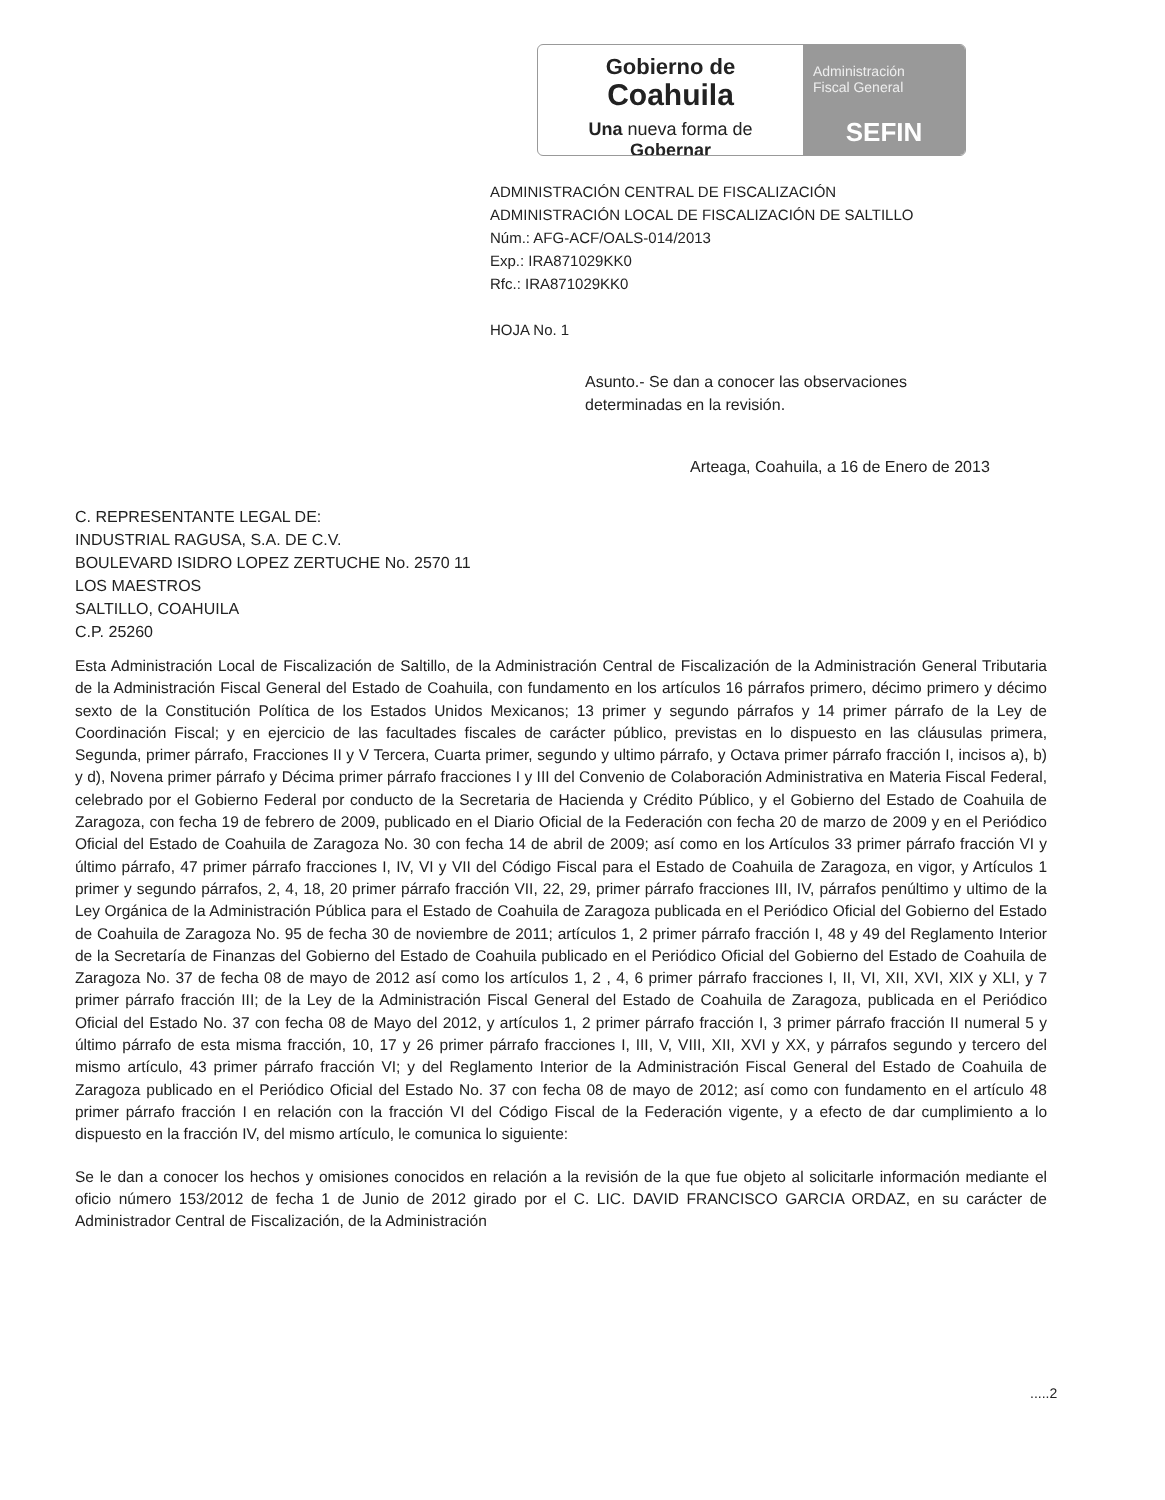Gobierno de
Coahuila
Una nueva forma de Gobernar
Administración
Fiscal General
SEFIN
ADMINISTRACIÓN CENTRAL DE FISCALIZACIÓN
ADMINISTRACIÓN LOCAL DE FISCALIZACIÓN DE SALTILLO
Núm.: AFG-ACF/OALS-014/2013
Exp.: IRA871029KK0
Rfc.: IRA871029KK0
HOJA No. 1
Asunto.- Se dan a conocer las observaciones determinadas en la revisión.
Arteaga, Coahuila, a 16 de Enero de 2013
C. REPRESENTANTE LEGAL DE:
INDUSTRIAL RAGUSA, S.A. DE C.V.
BOULEVARD ISIDRO LOPEZ ZERTUCHE No. 2570 11
LOS MAESTROS
SALTILLO, COAHUILA
C.P. 25260
Esta Administración Local de Fiscalización de Saltillo, de la Administración Central de Fiscalización de la Administración General Tributaria de la Administración Fiscal General del Estado de Coahuila, con fundamento en los artículos 16 párrafos primero, décimo primero y décimo sexto de la Constitución Política de los Estados Unidos Mexicanos; 13 primer y segundo párrafos y 14 primer párrafo de la Ley de Coordinación Fiscal; y en ejercicio de las facultades fiscales de carácter público, previstas en lo dispuesto en las cláusulas primera, Segunda, primer párrafo, Fracciones II y V Tercera, Cuarta primer, segundo y ultimo párrafo, y Octava primer párrafo fracción I, incisos a), b) y d), Novena primer párrafo y Décima primer párrafo fracciones I y III del Convenio de Colaboración Administrativa en Materia Fiscal Federal, celebrado por el Gobierno Federal por conducto de la Secretaria de Hacienda y Crédito Público, y el Gobierno del Estado de Coahuila de Zaragoza, con fecha 19 de febrero de 2009, publicado en el Diario Oficial de la Federación con fecha 20 de marzo de 2009 y en el Periódico Oficial del Estado de Coahuila de Zaragoza No. 30 con fecha 14 de abril de 2009; así como en los Artículos 33 primer párrafo fracción VI y último párrafo, 47 primer párrafo fracciones I, IV, VI y VII del Código Fiscal para el Estado de Coahuila de Zaragoza, en vigor, y Artículos 1 primer y segundo párrafos, 2, 4, 18, 20 primer párrafo fracción VII, 22, 29, primer párrafo fracciones III, IV, párrafos penúltimo y ultimo de la Ley Orgánica de la Administración Pública para el Estado de Coahuila de Zaragoza publicada en el Periódico Oficial del Gobierno del Estado de Coahuila de Zaragoza No. 95 de fecha 30 de noviembre de 2011; artículos 1, 2 primer párrafo fracción I, 48 y 49 del Reglamento Interior de la Secretaría de Finanzas del Gobierno del Estado de Coahuila publicado en el Periódico Oficial del Gobierno del Estado de Coahuila de Zaragoza No. 37 de fecha 08 de mayo de 2012 así como los artículos 1, 2 , 4, 6 primer párrafo fracciones I, II, VI, XII, XVI, XIX y XLI, y 7 primer párrafo fracción III; de la Ley de la Administración Fiscal General del Estado de Coahuila de Zaragoza, publicada en el Periódico Oficial del Estado No. 37 con fecha 08 de Mayo del 2012, y artículos 1, 2 primer párrafo fracción I, 3 primer párrafo fracción II numeral 5 y último párrafo de esta misma fracción, 10, 17 y 26 primer párrafo fracciones I, III, V, VIII, XII, XVI y XX, y párrafos segundo y tercero del mismo artículo, 43 primer párrafo fracción VI; y del Reglamento Interior de la Administración Fiscal General del Estado de Coahuila de Zaragoza publicado en el Periódico Oficial del Estado No. 37 con fecha 08 de mayo de 2012; así como con fundamento en el artículo 48 primer párrafo fracción I en relación con la fracción VI del Código Fiscal de la Federación vigente, y a efecto de dar cumplimiento a lo dispuesto en la fracción IV, del mismo artículo, le comunica lo siguiente:
Se le dan a conocer los hechos y omisiones conocidos en relación a la revisión de la que fue objeto al solicitarle información mediante el oficio número 153/2012 de fecha 1 de Junio de 2012 girado por el C. LIC. DAVID FRANCISCO GARCIA ORDAZ, en su carácter de Administrador Central de Fiscalización, de la Administración
.....2